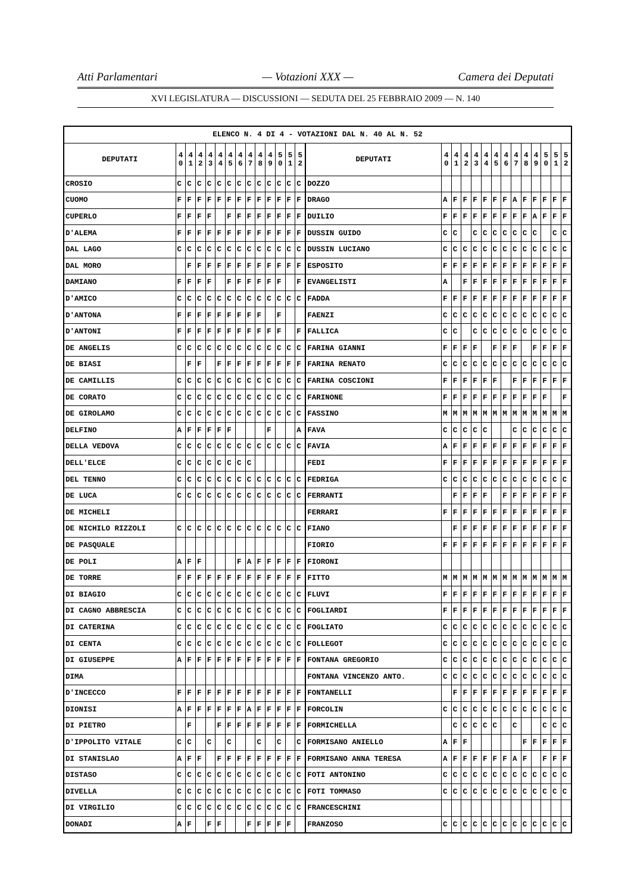Atti Parlamentari — Votazioni XXX — Camera dei Deputati
XVI LEGISLATURA — DISCUSSIONI — SEDUTA DEL 25 FEBBRAIO 2009 — N. 140
| ELENCO N. 4 DI 4 - VOTAZIONI DAL N. 40 AL N. 52 | | | | | | | | | | | | | | | | | | | | | | | | | | | |
| --- | --- | --- | --- | --- | --- | --- | --- | --- | --- | --- | --- | --- | --- | --- | --- | --- | --- | --- | --- | --- | --- | --- | --- | --- | --- | --- | --- |
| DEPUTATI | 4 0 | 4 1 | 4 2 | 4 3 | 4 4 | 4 5 | 4 6 | 4 7 | 4 8 | 4 9 | 5 0 | 5 1 | 5 2 | DEPUTATI | 4 0 | 4 1 | 4 2 | 4 3 | 4 4 | 4 5 | 4 6 | 4 7 | 4 8 | 4 9 | 5 0 | 5 1 | 5 2 |
| CROSIO | C | C | C | C | C | C | C | C | C | C | C | C | C | DOZZO | | | | | | | | | | | | | |
| CUOMO | F | F | F | F | F | F | F | F | F | F | F | F | F | DRAGO | A | F | F | F | F | F | F | A | F | F | F | F | F |
| CUPERLO | F | F | F | F | | F | F | F | F | F | F | F | F | DUILIO | F | F | F | F | F | F | F | F | F | A | F | F | F |
| D'ALEMA | F | F | F | F | F | F | F | F | F | F | F | F | F | DUSSIN GUIDO | C | C | | C | C | C | C | C | C | C | | C | C |
| DAL LAGO | C | C | C | C | C | C | C | C | C | C | C | C | C | DUSSIN LUCIANO | C | C | C | C | C | C | C | C | C | C | C | C | C |
| DAL MORO | | F | F | F | F | F | F | F | F | F | F | F | F | ESPOSITO | F | F | F | F | F | F | F | F | F | F | F | F | F |
| DAMIANO | F | F | F | F | | F | F | F | F | F | F | | F | EVANGELISTI | A | | F | F | F | F | F | F | F | F | F | F | F |
| D'AMICO | C | C | C | C | C | C | C | C | C | C | C | C | C | FADDA | F | F | F | F | F | F | F | F | F | F | F | F | F |
| D'ANTONA | F | F | F | F | F | F | F | F | F | | F | | | FAENZI | C | C | C | C | C | C | C | C | C | C | C | C | C |
| D'ANTONI | F | F | F | F | F | F | F | F | F | F | F | | F | FALLICA | C | C | | C | C | C | C | C | C | C | C | C | C |
| DE ANGELIS | C | C | C | C | C | C | C | C | C | C | C | C | C | FARINA GIANNI | F | F | F | F | | F | F | F | | F | F | F | F |
| DE BIASI | | F | F | | F | F | F | F | F | F | F | F | F | FARINA RENATO | C | C | C | C | C | C | C | C | C | C | C | C | C |
| DE CAMILLIS | C | C | C | C | C | C | C | C | C | C | C | C | C | FARINA COSCIONI | F | F | F | F | F | F | | F | F | F | F | F | F |
| DE CORATO | C | C | C | C | C | C | C | C | C | C | C | C | C | FARINONE | F | F | F | F | F | F | F | F | F | F | F | | F |
| DE GIROLAMO | C | C | C | C | C | C | C | C | C | C | C | C | C | FASSINO | M | M | M | M | M | M | M | M | M | M | M | M | M |
| DELFINO | A | F | F | F | F | F | | | | F | | | A | FAVA | C | C | C | C | C | | | C | C | C | C | C | C |
| DELLA VEDOVA | C | C | C | C | C | C | C | C | C | C | C | C | C | FAVIA | A | F | F | F | F | F | F | F | F | F | F | F | F |
| DELL'ELCE | C | C | C | C | C | C | C | C | | | | | | FEDI | F | F | F | F | F | F | F | F | F | F | F | F | F |
| DEL TENNO | C | C | C | C | C | C | C | C | C | C | C | C | C | FEDRIGA | C | C | C | C | C | C | C | C | C | C | C | C | C |
| DE LUCA | C | C | C | C | C | C | C | C | C | C | C | C | C | FERRANTI | | F | F | F | F | | F | F | F | F | F | F | F |
| DE MICHELI | | | | | | | | | | | | | | FERRARI | F | F | F | F | F | F | F | F | F | F | F | F | F |
| DE NICHILO RIZZOLI | C | C | C | C | C | C | C | C | C | C | C | C | C | FIANO | | F | F | F | F | F | F | F | F | F | F | F | F |
| DE PASQUALE | | | | | | | | | | | | | | FIORIO | F | F | F | F | F | F | F | F | F | F | F | F | F |
| DE POLI | A | F | F | | | | F | A | F | F | F | F | F | FIORONI | | | | | | | | | | | | | |
| DE TORRE | F | F | F | F | F | F | F | F | F | F | F | F | F | FITTO | M | M | M | M | M | M | M | M | M | M | M | M | M |
| DI BIAGIO | C | C | C | C | C | C | C | C | C | C | C | C | C | FLUVI | F | F | F | F | F | F | F | F | F | F | F | F | F |
| DI CAGNO ABBRESCIA | C | C | C | C | C | C | C | C | C | C | C | C | C | FOGLIARDI | F | F | F | F | F | F | F | F | F | F | F | F | F |
| DI CATERINA | C | C | C | C | C | C | C | C | C | C | C | C | C | FOGLIATO | C | C | C | C | C | C | C | C | C | C | C | C | C |
| DI CENTA | C | C | C | C | C | C | C | C | C | C | C | C | C | FOLLEGOT | C | C | C | C | C | C | C | C | C | C | C | C | C |
| DI GIUSEPPE | A | F | F | F | F | F | F | F | F | F | F | F | F | FONTANA GREGORIO | C | C | C | C | C | C | C | C | C | C | C | C | C |
| DIMA | | | | | | | | | | | | | | FONTANA VINCENZO ANTO. | C | C | C | C | C | C | C | C | C | C | C | C | C |
| D'INCECCO | F | F | F | F | F | F | F | F | F | F | F | F | F | FONTANELLI | | F | F | F | F | F | F | F | F | F | F | F | F |
| DIONISI | A | F | F | F | F | F | F | A | F | F | F | F | F | FORCOLIN | C | C | C | C | C | C | C | C | C | C | C | C | C |
| DI PIETRO | | F | | | F | F | F | F | F | F | F | F | F | FORMICHELLA | | C | C | C | C | C | | C | | | C | C | C |
| D'IPPOLITO VITALE | C | C | | C | | C | | | C | | C | | C | FORMISANO ANIELLO | A | F | F | | | | | | F | F | F | F | F |
| DI STANISLAO | A | F | F | | F | F | F | F | F | F | F | F | F | FORMISANO ANNA TERESA | A | F | F | F | F | F | F | A | F | | F | F | F |
| DISTASO | C | C | C | C | C | C | C | C | C | C | C | C | C | FOTI ANTONINO | C | C | C | C | C | C | C | C | C | C | C | C | C |
| DIVELLA | C | C | C | C | C | C | C | C | C | C | C | C | C | FOTI TOMMASO | C | C | C | C | C | C | C | C | C | C | C | C | C |
| DI VIRGILIO | C | C | C | C | C | C | C | C | C | C | C | C | C | FRANCESCHINI | | | | | | | | | | | | | |
| DONADI | A | F | | F | F | | | F | F | F | F | F | | FRANZOSO | C | C | C | C | C | C | C | C | C | C | C | C | C |